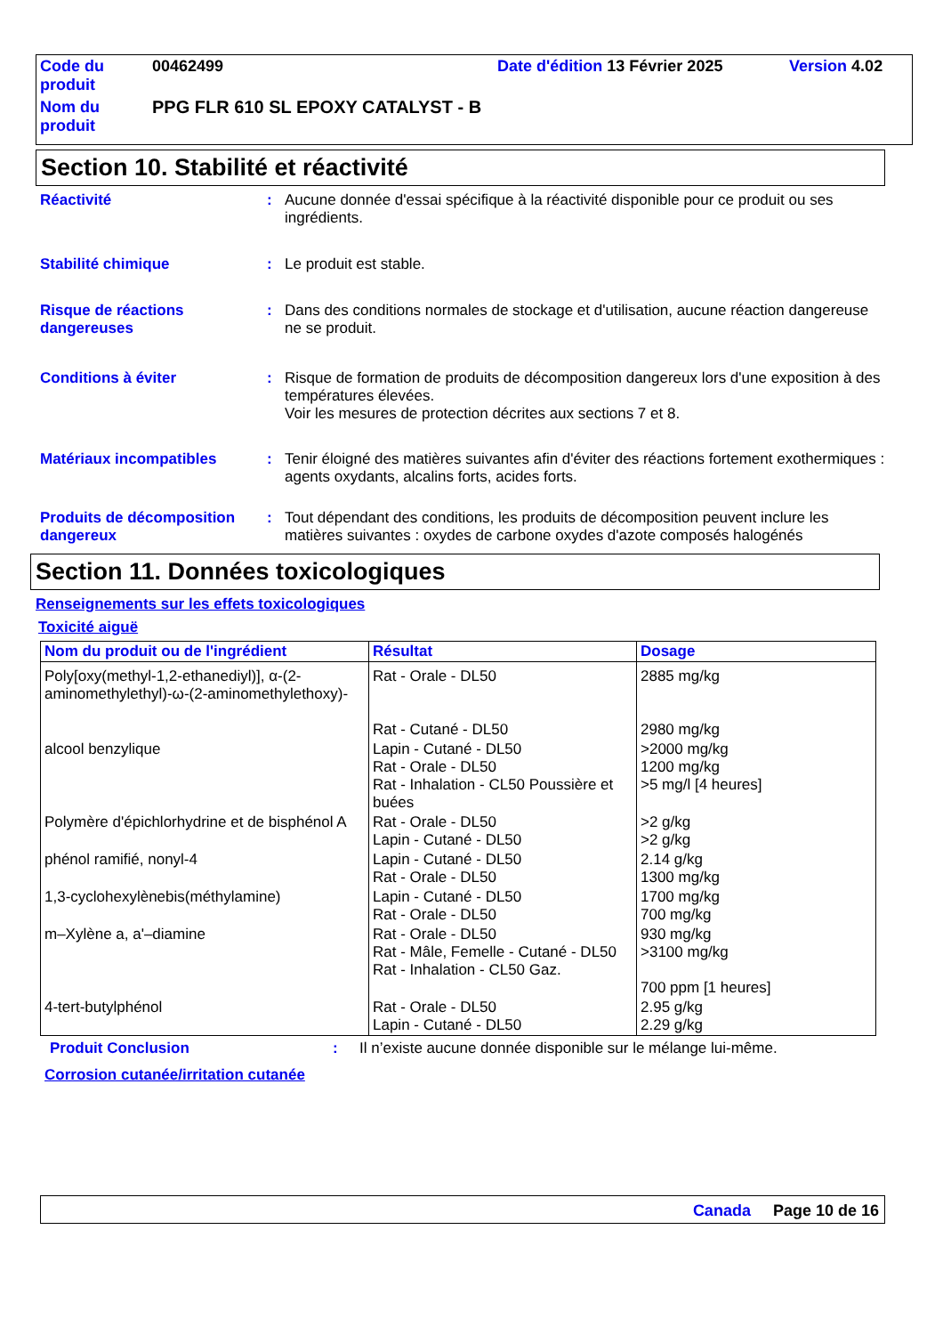| Code du produit | 00462499 | Date d'édition 13 Février 2025 | Version 4.02 |
| Nom du produit | PPG FLR 610 SL EPOXY CATALYST - B | | |
Section 10. Stabilité et réactivité
Réactivité : Aucune donnée d'essai spécifique à la réactivité disponible pour ce produit ou ses ingrédients.
Stabilité chimique : Le produit est stable.
Risque de réactions dangereuses
: Dans des conditions normales de stockage et d'utilisation, aucune réaction dangereuse ne se produit.
Conditions à éviter : Risque de formation de produits de décomposition dangereux lors d'une exposition à des températures élevées.
Voir les mesures de protection décrites aux sections 7 et 8.
Matériaux incompatibles : Tenir éloigné des matières suivantes afin d'éviter des réactions fortement exothermiques : agents oxydants, alcalins forts, acides forts.
Produits de décomposition dangereux
: Tout dépendant des conditions, les produits de décomposition peuvent inclure les matières suivantes : oxydes de carbone oxydes d'azote composés halogénés
Section 11. Données toxicologiques
Renseignements sur les effets toxicologiques
Toxicité aiguë
| Nom du produit ou de l'ingrédient | Résultat | Dosage |
| --- | --- | --- |
| Poly[oxy(methyl-1,2-ethanediyl)], α-(2-aminomethylethyl)-ω-(2-aminomethylethoxy)- | Rat - Orale - DL50 Rat - Cutané - DL50 | 2885 mg/kg 2980 mg/kg |
| alcool benzylique | Lapin - Cutané - DL50 Rat - Orale - DL50 Rat - Inhalation - CL50 Poussière et buées | >2000 mg/kg 1200 mg/kg >5 mg/l [4 heures] |
| Polymère d'épichlorhydrine et de bisphénol A | Rat - Orale - DL50 Lapin - Cutané - DL50 | >2 g/kg >2 g/kg |
| phénol ramifié, nonyl-4 | Lapin - Cutané - DL50 Rat - Orale - DL50 | 2.14 g/kg 1300 mg/kg |
| 1,3-cyclohexylènebis(méthylamine) | Lapin - Cutané - DL50 Rat - Orale - DL50 | 1700 mg/kg 700 mg/kg |
| m–Xylène a, a'–diamine | Rat - Orale - DL50 Rat - Mâle, Femelle - Cutané - DL50 Rat - Inhalation - CL50 Gaz. | 930 mg/kg >3100 mg/kg 700 ppm [1 heures] |
| 4-tert-butylphénol | Rat - Orale - DL50 Lapin - Cutané - DL50 | 2.95 g/kg 2.29 g/kg |
Produit Conclusion: Il n’existe aucune donnée disponible sur le mélange lui-même.
Corrosion cutanée/irritation cutanée
Canada Page 10 de 16